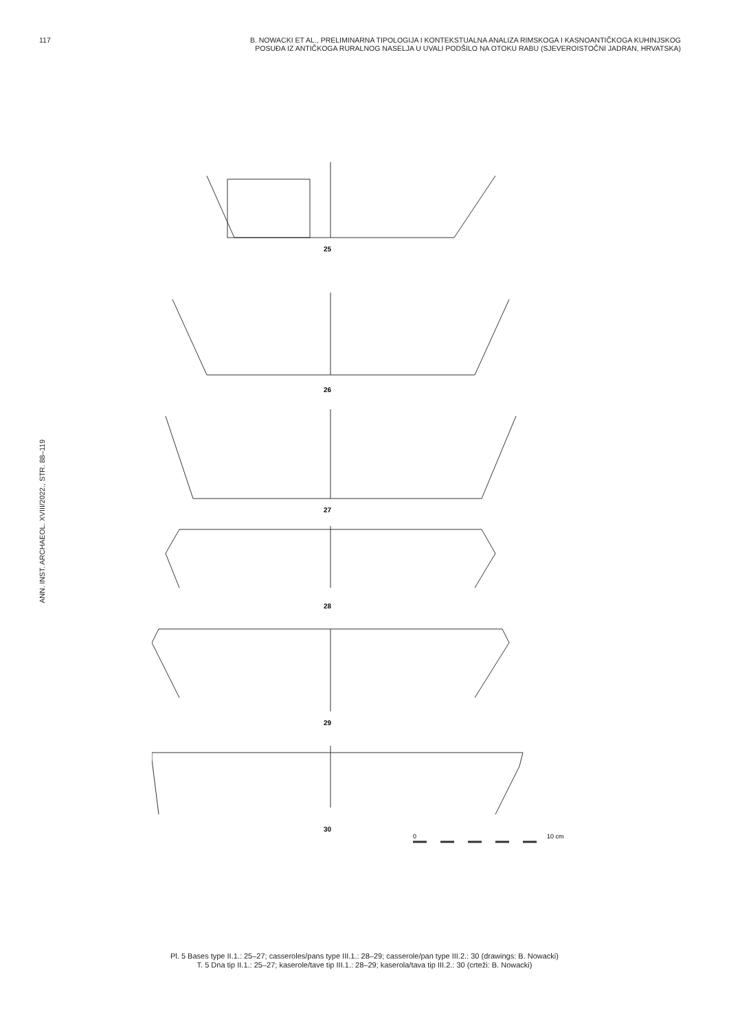117 B. NOWACKI ET AL., PRELIMINARNA TIPOLOGIJA I KONTEKSTUALNA ANALIZA RIMSKOGA I KASNOANTIČKOGA KUHINJSKOG
POSUĐA IZ ANTIČKOGA RURALNOG NASELJA U UVALI PODŠILO NA OTOKU RABU (SJEVEROISTOČNI JADRAN, HRVATSKA)
ANN. INST. ARCHAEOL. XVIII/2022., STR. 88–119
26
25
27
28
29
30
0
10 cm
Pl. 5 Bases type II.1.: 25–27; casseroles/pans type III.1.: 28–29; casserole/pan type III.2.: 30 (drawings: B. Nowacki)
T. 5 Dna tip II.1.: 25–27; kaserole/tave tip III.1.: 28–29; kaserola/tava tip III.2.: 30 (crteži: B. Nowacki)